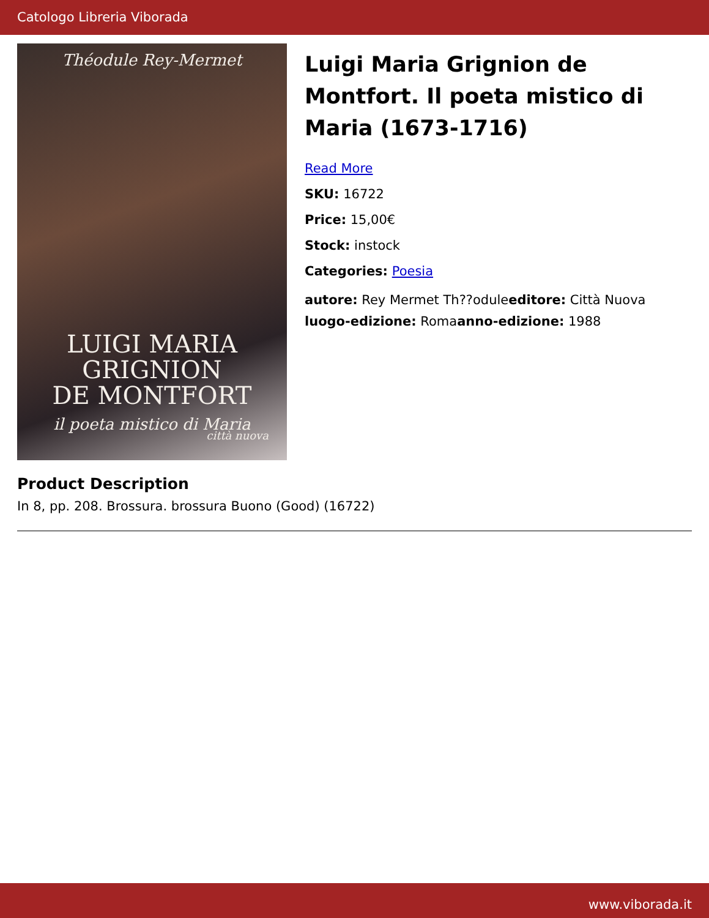Catologo Libreria Viborada
Théodule Rey-Mermet
LUIGI MARIA
GRIGNION
DE MONTFORT
il poeta mistico di Maria
città nuova
Luigi Maria Grignion de Montfort. Il poeta mistico di Maria (1673-1716)
Read More
SKU: 16722
Price: 15,00€
Stock: instock
Categories: Poesia
autore: Rey Mermet Th??oduleeditore: Città Nuova
luogo-edizione: Romaanno-edizione: 1988
Product Description
In 8, pp. 208. Brossura. brossura Buono (Good) (16722)
www.viborada.it